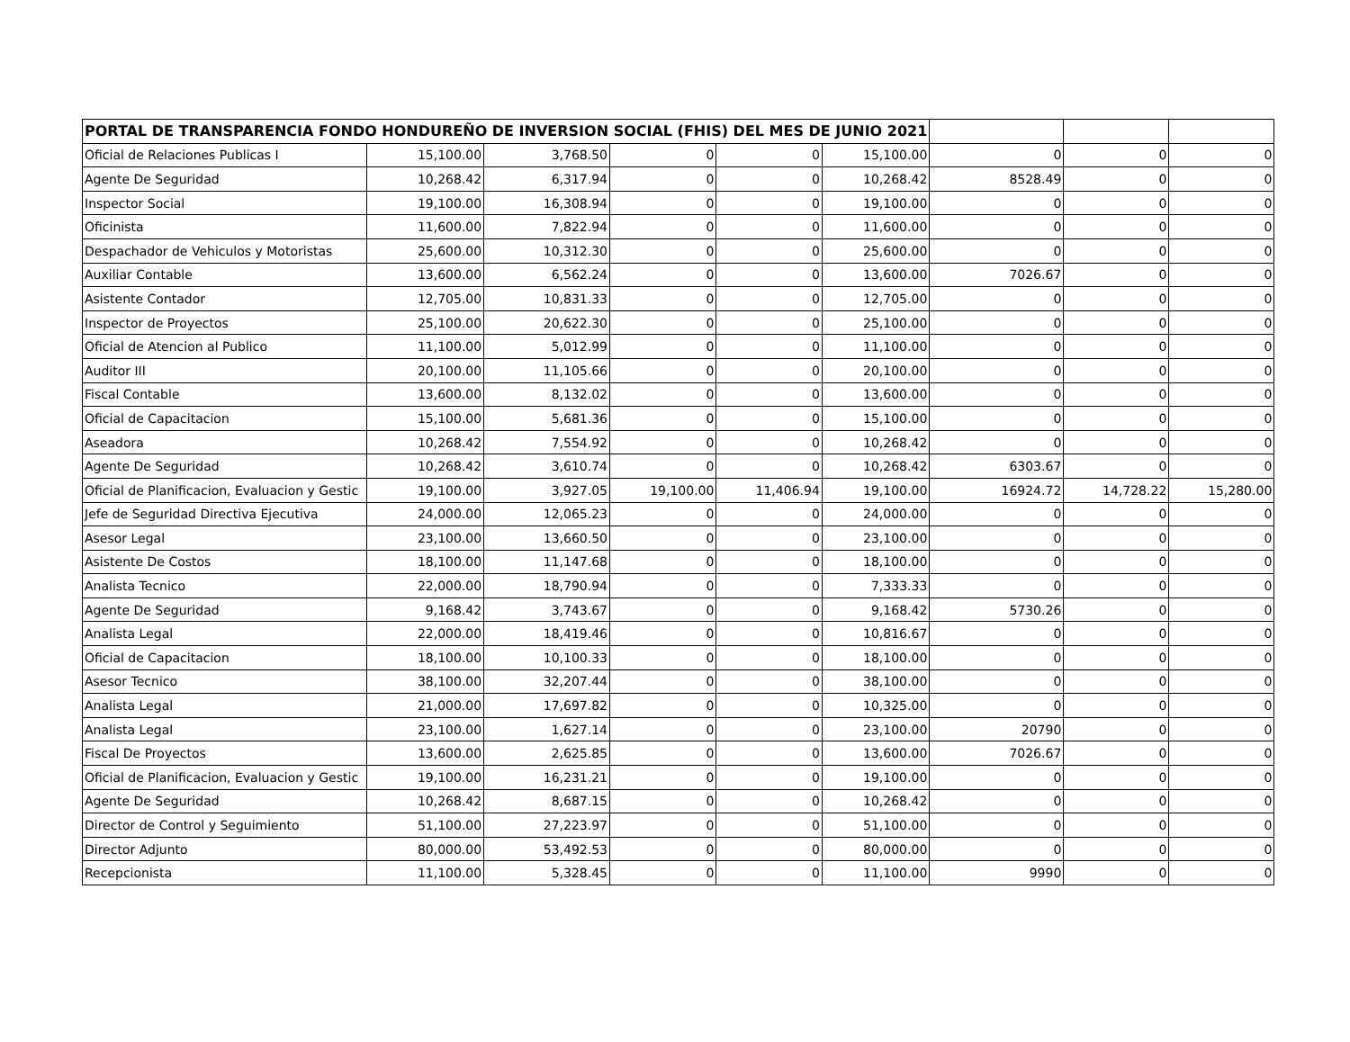| PORTAL DE TRANSPARENCIA FONDO HONDUREÑO DE INVERSION SOCIAL (FHIS) DEL MES DE JUNIO 2021 | | | | | | | | |
| --- | --- | --- | --- | --- | --- | --- | --- | --- |
| Oficial de Relaciones Publicas I | 15,100.00 | 3,768.50 | 0 | 0 | 15,100.00 | 0 | 0 | 0 |
| Agente De Seguridad | 10,268.42 | 6,317.94 | 0 | 0 | 10,268.42 | 8528.49 | 0 | 0 |
| Inspector Social | 19,100.00 | 16,308.94 | 0 | 0 | 19,100.00 | 0 | 0 | 0 |
| Oficinista | 11,600.00 | 7,822.94 | 0 | 0 | 11,600.00 | 0 | 0 | 0 |
| Despachador de Vehiculos y Motoristas | 25,600.00 | 10,312.30 | 0 | 0 | 25,600.00 | 0 | 0 | 0 |
| Auxiliar Contable | 13,600.00 | 6,562.24 | 0 | 0 | 13,600.00 | 7026.67 | 0 | 0 |
| Asistente Contador | 12,705.00 | 10,831.33 | 0 | 0 | 12,705.00 | 0 | 0 | 0 |
| Inspector de Proyectos | 25,100.00 | 20,622.30 | 0 | 0 | 25,100.00 | 0 | 0 | 0 |
| Oficial de Atencion al Publico | 11,100.00 | 5,012.99 | 0 | 0 | 11,100.00 | 0 | 0 | 0 |
| Auditor III | 20,100.00 | 11,105.66 | 0 | 0 | 20,100.00 | 0 | 0 | 0 |
| Fiscal Contable | 13,600.00 | 8,132.02 | 0 | 0 | 13,600.00 | 0 | 0 | 0 |
| Oficial de Capacitacion | 15,100.00 | 5,681.36 | 0 | 0 | 15,100.00 | 0 | 0 | 0 |
| Aseadora | 10,268.42 | 7,554.92 | 0 | 0 | 10,268.42 | 0 | 0 | 0 |
| Agente De Seguridad | 10,268.42 | 3,610.74 | 0 | 0 | 10,268.42 | 6303.67 | 0 | 0 |
| Oficial de Planificacion, Evaluacion y Gestic | 19,100.00 | 3,927.05 | 19,100.00 | 11,406.94 | 19,100.00 | 16924.72 | 14,728.22 | 15,280.00 |
| Jefe de Seguridad Directiva Ejecutiva | 24,000.00 | 12,065.23 | 0 | 0 | 24,000.00 | 0 | 0 | 0 |
| Asesor Legal | 23,100.00 | 13,660.50 | 0 | 0 | 23,100.00 | 0 | 0 | 0 |
| Asistente De Costos | 18,100.00 | 11,147.68 | 0 | 0 | 18,100.00 | 0 | 0 | 0 |
| Analista Tecnico | 22,000.00 | 18,790.94 | 0 | 0 | 7,333.33 | 0 | 0 | 0 |
| Agente De Seguridad | 9,168.42 | 3,743.67 | 0 | 0 | 9,168.42 | 5730.26 | 0 | 0 |
| Analista Legal | 22,000.00 | 18,419.46 | 0 | 0 | 10,816.67 | 0 | 0 | 0 |
| Oficial de Capacitacion | 18,100.00 | 10,100.33 | 0 | 0 | 18,100.00 | 0 | 0 | 0 |
| Asesor Tecnico | 38,100.00 | 32,207.44 | 0 | 0 | 38,100.00 | 0 | 0 | 0 |
| Analista Legal | 21,000.00 | 17,697.82 | 0 | 0 | 10,325.00 | 0 | 0 | 0 |
| Analista Legal | 23,100.00 | 1,627.14 | 0 | 0 | 23,100.00 | 20790 | 0 | 0 |
| Fiscal De Proyectos | 13,600.00 | 2,625.85 | 0 | 0 | 13,600.00 | 7026.67 | 0 | 0 |
| Oficial de Planificacion, Evaluacion y Gestic | 19,100.00 | 16,231.21 | 0 | 0 | 19,100.00 | 0 | 0 | 0 |
| Agente De Seguridad | 10,268.42 | 8,687.15 | 0 | 0 | 10,268.42 | 0 | 0 | 0 |
| Director de Control y Seguimiento | 51,100.00 | 27,223.97 | 0 | 0 | 51,100.00 | 0 | 0 | 0 |
| Director Adjunto | 80,000.00 | 53,492.53 | 0 | 0 | 80,000.00 | 0 | 0 | 0 |
| Recepcionista | 11,100.00 | 5,328.45 | 0 | 0 | 11,100.00 | 9990 | 0 | 0 |